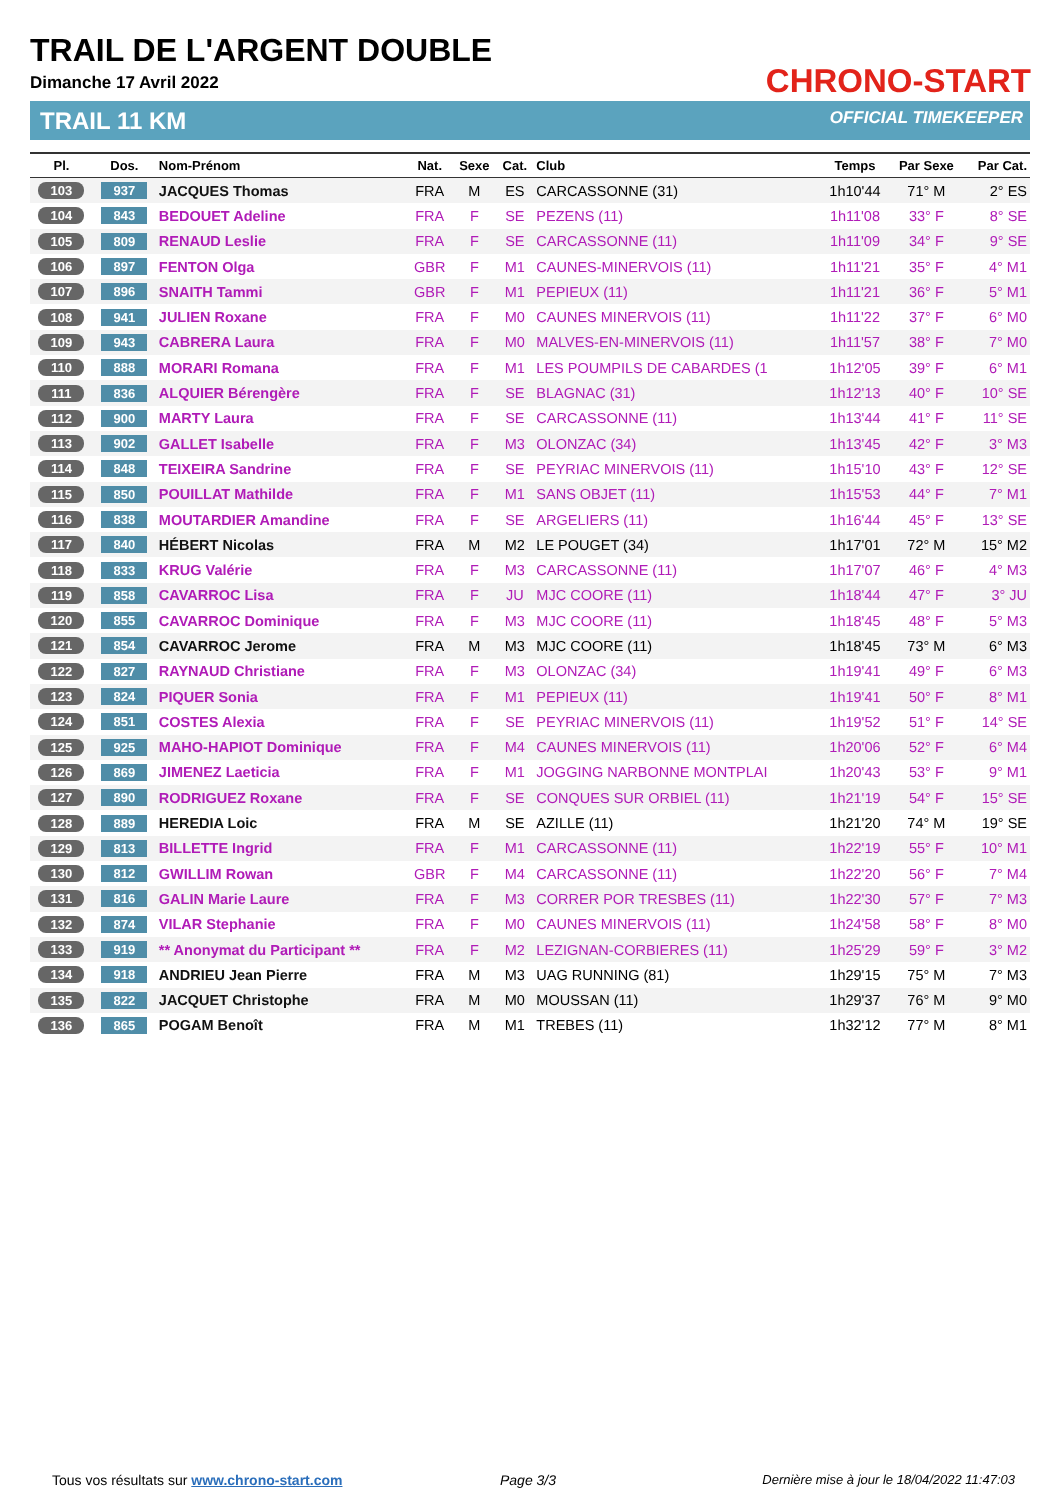TRAIL DE L'ARGENT DOUBLE
Dimanche 17 Avril 2022
TRAIL 11 KM
CHRONO-START
OFFICIAL TIMEKEEPER
| Pl. | Dos. | Nom-Prénom | Nat. | Sexe | Cat. | Club | Temps | Par Sexe | Par Cat. |
| --- | --- | --- | --- | --- | --- | --- | --- | --- | --- |
| 103 | 937 | JACQUES Thomas | FRA | M | ES | CARCASSONNE (31) | 1h10'44 | 71° M | 2° ES |
| 104 | 843 | BEDOUET Adeline | FRA | F | SE | PEZENS (11) | 1h11'08 | 33° F | 8° SE |
| 105 | 809 | RENAUD Leslie | FRA | F | SE | CARCASSONNE (11) | 1h11'09 | 34° F | 9° SE |
| 106 | 897 | FENTON Olga | GBR | F | M1 | CAUNES-MINERVOIS (11) | 1h11'21 | 35° F | 4° M1 |
| 107 | 896 | SNAITH Tammi | GBR | F | M1 | PEPIEUX (11) | 1h11'21 | 36° F | 5° M1 |
| 108 | 941 | JULIEN Roxane | FRA | F | M0 | CAUNES MINERVOIS (11) | 1h11'22 | 37° F | 6° M0 |
| 109 | 943 | CABRERA Laura | FRA | F | M0 | MALVES-EN-MINERVOIS (11) | 1h11'57 | 38° F | 7° M0 |
| 110 | 888 | MORARI Romana | FRA | F | M1 | LES POUMPILS DE CABARDES (1 | 1h12'05 | 39° F | 6° M1 |
| 111 | 836 | ALQUIER Bérengère | FRA | F | SE | BLAGNAC (31) | 1h12'13 | 40° F | 10° SE |
| 112 | 900 | MARTY Laura | FRA | F | SE | CARCASSONNE (11) | 1h13'44 | 41° F | 11° SE |
| 113 | 902 | GALLET Isabelle | FRA | F | M3 | OLONZAC (34) | 1h13'45 | 42° F | 3° M3 |
| 114 | 848 | TEIXEIRA Sandrine | FRA | F | SE | PEYRIAC MINERVOIS (11) | 1h15'10 | 43° F | 12° SE |
| 115 | 850 | POUILLAT Mathilde | FRA | F | M1 | SANS OBJET (11) | 1h15'53 | 44° F | 7° M1 |
| 116 | 838 | MOUTARDIER Amandine | FRA | F | SE | ARGELIERS (11) | 1h16'44 | 45° F | 13° SE |
| 117 | 840 | HÉBERT Nicolas | FRA | M | M2 | LE POUGET (34) | 1h17'01 | 72° M | 15° M2 |
| 118 | 833 | KRUG Valérie | FRA | F | M3 | CARCASSONNE (11) | 1h17'07 | 46° F | 4° M3 |
| 119 | 858 | CAVARROC Lisa | FRA | F | JU | MJC COORE (11) | 1h18'44 | 47° F | 3° JU |
| 120 | 855 | CAVARROC Dominique | FRA | F | M3 | MJC COORE (11) | 1h18'45 | 48° F | 5° M3 |
| 121 | 854 | CAVARROC Jerome | FRA | M | M3 | MJC COORE (11) | 1h18'45 | 73° M | 6° M3 |
| 122 | 827 | RAYNAUD Christiane | FRA | F | M3 | OLONZAC (34) | 1h19'41 | 49° F | 6° M3 |
| 123 | 824 | PIQUER Sonia | FRA | F | M1 | PEPIEUX (11) | 1h19'41 | 50° F | 8° M1 |
| 124 | 851 | COSTES Alexia | FRA | F | SE | PEYRIAC MINERVOIS (11) | 1h19'52 | 51° F | 14° SE |
| 125 | 925 | MAHO-HAPIOT Dominique | FRA | F | M4 | CAUNES MINERVOIS (11) | 1h20'06 | 52° F | 6° M4 |
| 126 | 869 | JIMENEZ Laeticia | FRA | F | M1 | JOGGING NARBONNE MONTPLAI | 1h20'43 | 53° F | 9° M1 |
| 127 | 890 | RODRIGUEZ Roxane | FRA | F | SE | CONQUES SUR ORBIEL (11) | 1h21'19 | 54° F | 15° SE |
| 128 | 889 | HEREDIA Loic | FRA | M | SE | AZILLE (11) | 1h21'20 | 74° M | 19° SE |
| 129 | 813 | BILLETTE Ingrid | FRA | F | M1 | CARCASSONNE (11) | 1h22'19 | 55° F | 10° M1 |
| 130 | 812 | GWILLIM Rowan | GBR | F | M4 | CARCASSONNE (11) | 1h22'20 | 56° F | 7° M4 |
| 131 | 816 | GALIN Marie Laure | FRA | F | M3 | CORRER POR TRESBES (11) | 1h22'30 | 57° F | 7° M3 |
| 132 | 874 | VILAR Stephanie | FRA | F | M0 | CAUNES MINERVOIS (11) | 1h24'58 | 58° F | 8° M0 |
| 133 | 919 | ** Anonymat du Participant ** | FRA | F | M2 | LEZIGNAN-CORBIERES (11) | 1h25'29 | 59° F | 3° M2 |
| 134 | 918 | ANDRIEU Jean Pierre | FRA | M | M3 | UAG RUNNING (81) | 1h29'15 | 75° M | 7° M3 |
| 135 | 822 | JACQUET Christophe | FRA | M | M0 | MOUSSAN (11) | 1h29'37 | 76° M | 9° M0 |
| 136 | 865 | POGAM Benoît | FRA | M | M1 | TREBES (11) | 1h32'12 | 77° M | 8° M1 |
Tous vos résultats sur www.chrono-start.com
Page 3/3
Dernière mise à jour le 18/04/2022 11:47:03